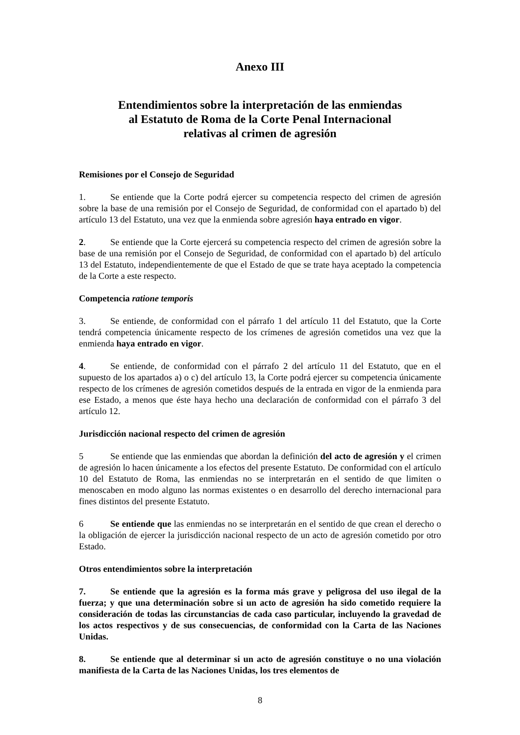Anexo III
Entendimientos sobre la interpretación de las enmiendas
al Estatuto de Roma de la Corte Penal Internacional
relativas al crimen de agresión
Remisiones por el Consejo de Seguridad
1. Se entiende que la Corte podrá ejercer su competencia respecto del crimen de agresión sobre la base de una remisión por el Consejo de Seguridad, de conformidad con el apartado b) del artículo 13 del Estatuto, una vez que la enmienda sobre agresión haya entrado en vigor.
2. Se entiende que la Corte ejercerá su competencia respecto del crimen de agresión sobre la base de una remisión por el Consejo de Seguridad, de conformidad con el apartado b) del artículo 13 del Estatuto, independientemente de que el Estado de que se trate haya aceptado la competencia de la Corte a este respecto.
Competencia ratione temporis
3. Se entiende, de conformidad con el párrafo 1 del artículo 11 del Estatuto, que la Corte tendrá competencia únicamente respecto de los crímenes de agresión cometidos una vez que la enmienda haya entrado en vigor.
4. Se entiende, de conformidad con el párrafo 2 del artículo 11 del Estatuto, que en el supuesto de los apartados a) o c) del artículo 13, la Corte podrá ejercer su competencia únicamente respecto de los crímenes de agresión cometidos después de la entrada en vigor de la enmienda para ese Estado, a menos que éste haya hecho una declaración de conformidad con el párrafo 3 del artículo 12.
Jurisdicción nacional respecto del crimen de agresión
5 Se entiende que las enmiendas que abordan la definición del acto de agresión y el crimen de agresión lo hacen únicamente a los efectos del presente Estatuto. De conformidad con el artículo 10 del Estatuto de Roma, las enmiendas no se interpretarán en el sentido de que limiten o menoscaben en modo alguno las normas existentes o en desarrollo del derecho internacional para fines distintos del presente Estatuto.
6 Se entiende que las enmiendas no se interpretarán en el sentido de que crean el derecho o la obligación de ejercer la jurisdicción nacional respecto de un acto de agresión cometido por otro Estado.
Otros entendimientos sobre la interpretación
7. Se entiende que la agresión es la forma más grave y peligrosa del uso ilegal de la fuerza; y que una determinación sobre si un acto de agresión ha sido cometido requiere la consideración de todas las circunstancias de cada caso particular, incluyendo la gravedad de los actos respectivos y de sus consecuencias, de conformidad con la Carta de las Naciones Unidas.
8. Se entiende que al determinar si un acto de agresión constituye o no una violación manifiesta de la Carta de las Naciones Unidas, los tres elementos de
8